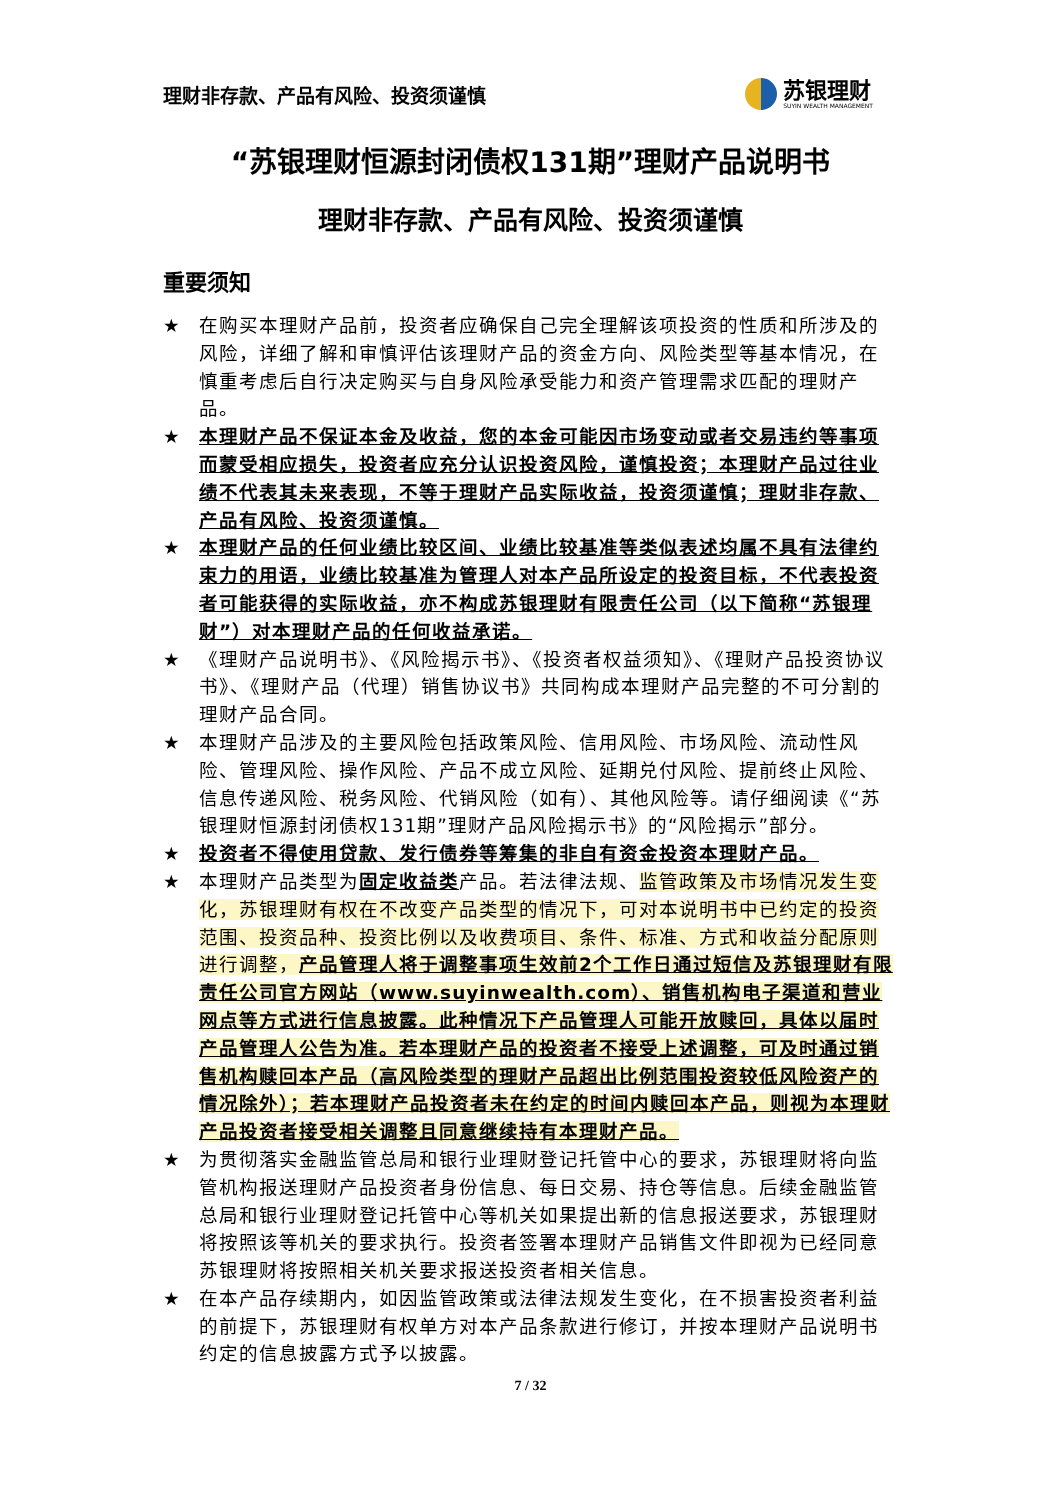理财非存款、产品有风险、投资须谨慎
苏银理财
SUYIN WEALTH MANAGEMENT
“苏银理财恒源封闭债权131期”理财产品说明书
理财非存款、产品有风险、投资须谨慎
重要须知
★ 在购买本理财产品前，投资者应确保自己完全理解该项投资的性质和所涉及的风险，详细了解和审慎评估该理财产品的资金方向、风险类型等基本情况，在慎重考虑后自行决定购买与自身风险承受能力和资产管理需求匹配的理财产品。
★ 本理财产品不保证本金及收益，您的本金可能因市场变动或者交易违约等事项而蒙受相应损失，投资者应充分认识投资风险，谨慎投资；本理财产品过往业绩不代表其未来表现，不等于理财产品实际收益，投资须谨慎；理财非存款、产品有风险、投资须谨慎。
★ 本理财产品的任何业绩比较区间、业绩比较基准等类似表述均属不具有法律约束力的用语，业绩比较基准为管理人对本产品所设定的投资目标，不代表投资者可能获得的实际收益，亦不构成苏银理财有限责任公司（以下简称“苏银理财”）对本理财产品的任何收益承诺。
★ 《理财产品说明书》、《风险揭示书》、《投资者权益须知》、《理财产品投资协议书》、《理财产品（代理）销售协议书》共同构成本理财产品完整的不可分割的理财产品合同。
★ 本理财产品涉及的主要风险包括政策风险、信用风险、市场风险、流动性风险、管理风险、操作风险、产品不成立风险、延期兑付风险、提前终止风险、信息传递风险、税务风险、代销风险（如有）、其他风险等。请仔细阅读《“苏银理财恒源封闭债权131期”理财产品风险揭示书》的“风险揭示”部分。
★ 投资者不得使用贷款、发行债券等筹集的非自有资金投资本理财产品。
★ 本理财产品类型为固定收益类产品。若法律法规、监管政策及市场情况发生变化，苏银理财有权在不改变产品类型的情况下，可对本说明书中已约定的投资范围、投资品种、投资比例以及收费项目、条件、标准、方式和收益分配原则进行调整，产品管理人将于调整事项生效前2个工作日通过短信及苏银理财有限责任公司官方网站（www.suyinwealth.com）、销售机构电子渠道和营业网点等方式进行信息披露。此种情况下产品管理人可能开放赎回，具体以届时产品管理人公告为准。若本理财产品的投资者不接受上述调整，可及时通过销售机构赎回本产品（高风险类型的理财产品超出比例范围投资较低风险资产的情况除外）；若本理财产品投资者未在约定的时间内赎回本产品，则视为本理财产品投资者接受相关调整且同意继续持有本理财产品。
★ 为贯彻落实金融监管总局和银行业理财登记托管中心的要求，苏银理财将向监管机构报送理财产品投资者身份信息、每日交易、持仓等信息。后续金融监管总局和银行业理财登记托管中心等机关如果提出新的信息报送要求，苏银理财将按照该等机关的要求执行。投资者签署本理财产品销售文件即视为已经同意苏银理财将按照相关机关要求报送投资者相关信息。
★ 在本产品存续期内，如因监管政策或法律法规发生变化，在不损害投资者利益的前提下，苏银理财有权单方对本产品条款进行修订，并按本理财产品说明书约定的信息披露方式予以披露。
7 / 32